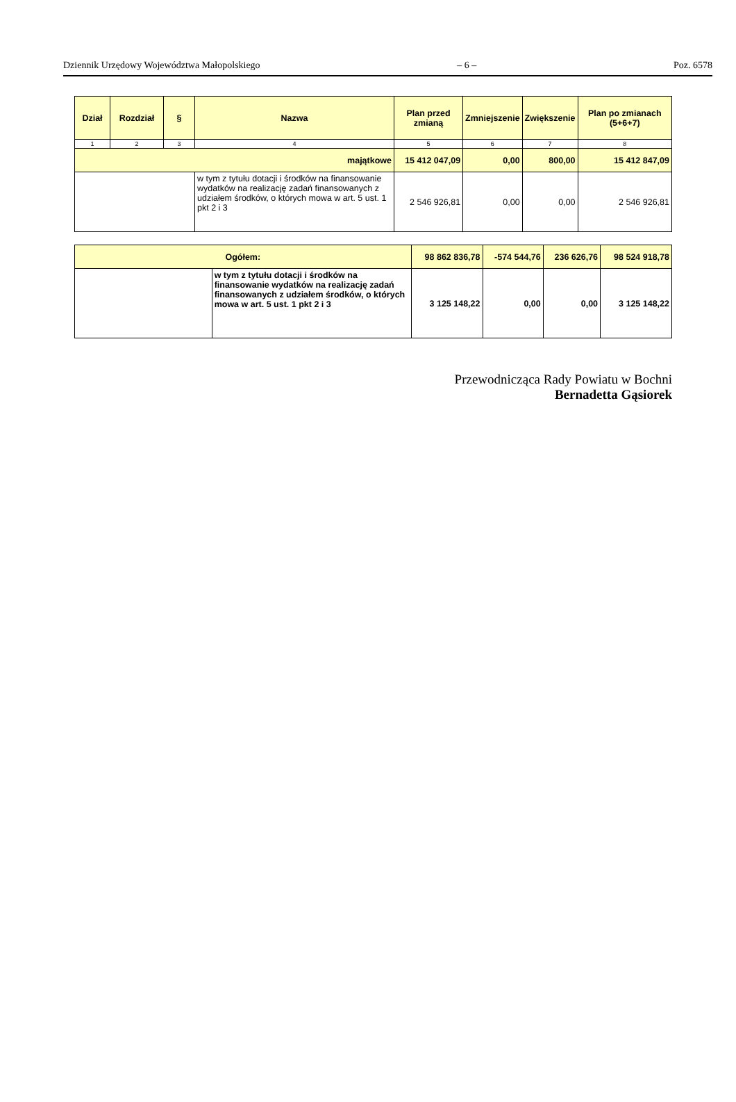Dziennik Urzędowy Województwa Małopolskiego – 6 – Poz. 6578
| Dział | Rozdział | § | Nazwa | Plan przed zmianą | Zmniejszenie | Zwiększenie | Plan po zmianach (5+6+7) |
| --- | --- | --- | --- | --- | --- | --- | --- |
| 1 | 2 | 3 | 4 | 5 | 6 | 7 | 8 |
| majątkowe | | | | 15 412 047,09 | 0,00 | 800,00 | 15 412 847,09 |
| | | | w tym z tytułu dotacji i środków na finansowanie wydatków na realizację zadań finansowanych z udziałem środków, o których mowa w art. 5 ust. 1 pkt 2 i 3 | 2 546 926,81 | 0,00 | 0,00 | 2 546 926,81 |
| Ogółem: | | 98 862 836,78 | -574 544,76 | 236 626,76 | 98 524 918,78 |
| | w tym z tytułu dotacji i środków na finansowanie wydatków na realizację zadań finansowanych z udziałem środków, o których mowa w art. 5 ust. 1 pkt 2 i 3 | 3 125 148,22 | 0,00 | 0,00 | 3 125 148,22 |
Przewodnicząca Rady Powiatu w Bochni
Bernadetta Gąsiorek